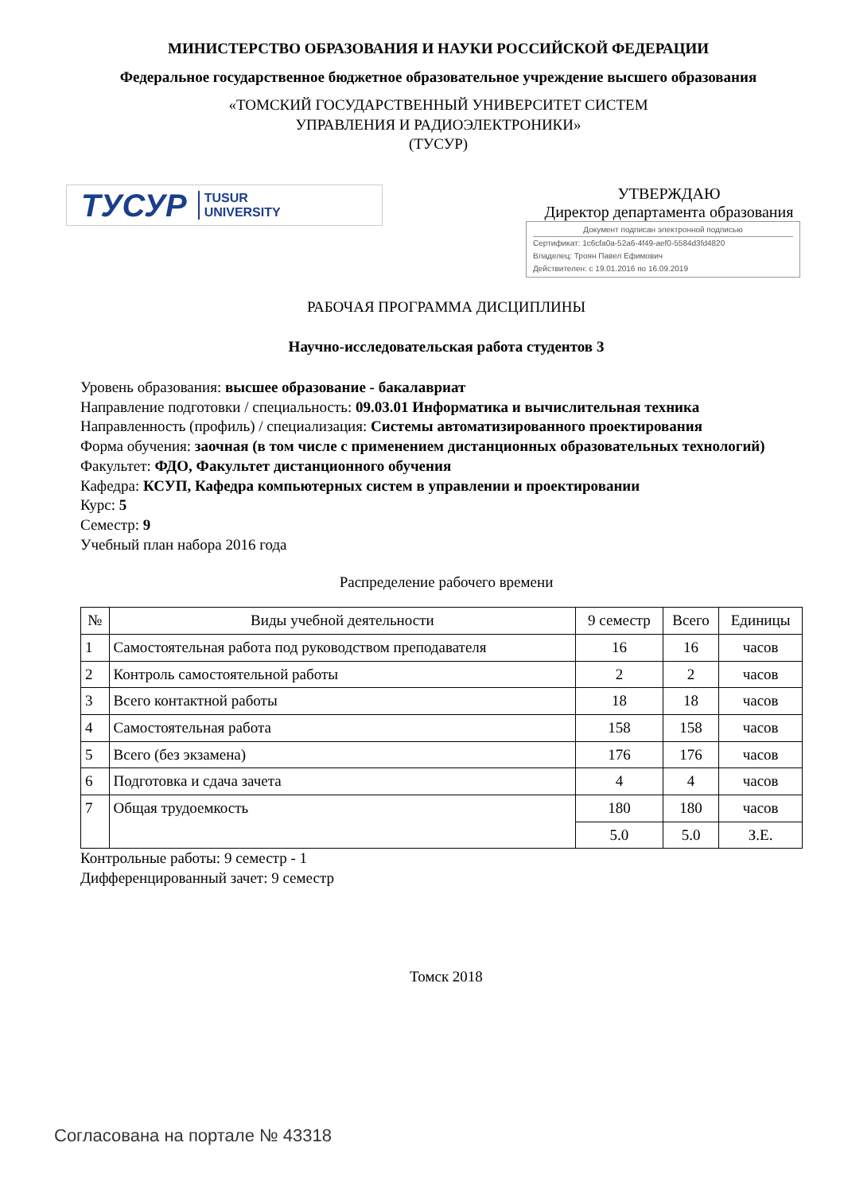МИНИСТЕРСТВО ОБРАЗОВАНИЯ И НАУКИ РОССИЙСКОЙ ФЕДЕРАЦИИ
Федеральное государственное бюджетное образовательное учреждение высшего образования
«ТОМСКИЙ ГОСУДАРСТВЕННЫЙ УНИВЕРСИТЕТ СИСТЕМ
УПРАВЛЕНИЯ И РАДИОЭЛЕКТРОНИКИ»
(ТУСУР)
ТУСУР TUSUR
UNIVERSITY
УТВЕРЖДАЮ
Директор департамента образования
Документ подписан электронной подписью
Сертификат: 1c6cfa0a-52a6-4f49-aef0-5584d3fd4820
Владелец: Троян Павел Ефимович
Действителен: с 19.01.2016 по 16.09.2019
РАБОЧАЯ ПРОГРАММА ДИСЦИПЛИНЫ
Научно-исследовательская работа студентов 3
Уровень образования: высшее образование - бакалавриат
Направление подготовки / специальность: 09.03.01 Информатика и вычислительная техника
Направленность (профиль) / специализация: Системы автоматизированного проектирования
Форма обучения: заочная (в том числе с применением дистанционных образовательных технологий)
Факультет: ФДО, Факультет дистанционного обучения
Кафедра: КСУП, Кафедра компьютерных систем в управлении и проектировании
Курс: 5
Семестр: 9
Учебный план набора 2016 года
Распределение рабочего времени
| № | Виды учебной деятельности | 9 семестр | Всего | Единицы |
| --- | --- | --- | --- | --- |
| 1 | Самостоятельная работа под руководством преподавателя | 16 | 16 | часов |
| 2 | Контроль самостоятельной работы | 2 | 2 | часов |
| 3 | Всего контактной работы | 18 | 18 | часов |
| 4 | Самостоятельная работа | 158 | 158 | часов |
| 5 | Всего (без экзамена) | 176 | 176 | часов |
| 6 | Подготовка и сдача зачета | 4 | 4 | часов |
| 7 | Общая трудоемкость | 180 | 180 | часов |
| | | 5.0 | 5.0 | З.Е. |
Контрольные работы: 9 семестр - 1
Дифференцированный зачет: 9 семестр
Томск 2018
Согласована на портале № 43318